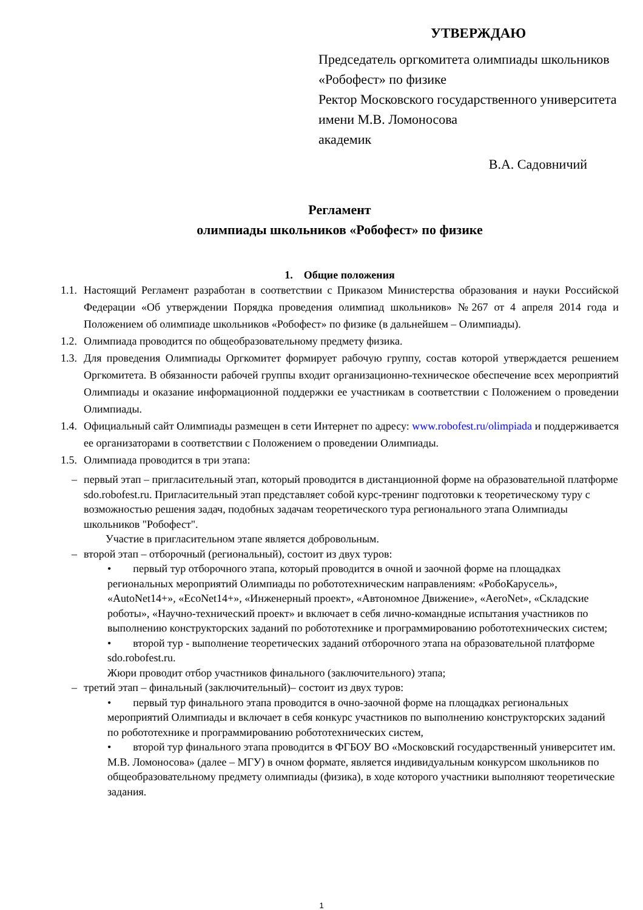УТВЕРЖДАЮ
Председатель оргкомитета олимпиады школьников «Робофест» по физике
Ректор Московского государственного университета имени М.В. Ломоносова
академик
В.А. Садовничий
Регламент
олимпиады школьников «Робофест» по физике
1. Общие положения
1.1. Настоящий Регламент разработан в соответствии с Приказом Министерства образования и науки Российской Федерации «Об утверждении Порядка проведения олимпиад школьников» №267 от 4 апреля 2014 года и Положением об олимпиаде школьников «Робофест» по физике (в дальнейшем – Олимпиады).
1.2. Олимпиада проводится по общеобразовательному предмету физика.
1.3. Для проведения Олимпиады Оргкомитет формирует рабочую группу, состав которой утверждается решением Оргкомитета. В обязанности рабочей группы входит организационно-техническое обеспечение всех мероприятий Олимпиады и оказание информационной поддержки ее участникам в соответствии с Положением о проведении Олимпиады.
1.4. Официальный сайт Олимпиады размещен в сети Интернет по адресу: www.robofest.ru/olimpiada и поддерживается ее организаторами в соответствии с Положением о проведении Олимпиады.
1.5. Олимпиада проводится в три этапа:
– первый этап – пригласительный этап, который проводится в дистанционной форме на образовательной платформе sdo.robofest.ru. Пригласительный этап представляет собой курс-тренинг подготовки к теоретическому туру с возможностью решения задач, подобных задачам теоретического тура регионального этапа Олимпиады школьников "Робофест".
Участие в пригласительном этапе является добровольным.
– второй этап – отборочный (региональный), состоит из двух туров:
• первый тур отборочного этапа, который проводится в очной и заочной форме на площадках региональных мероприятий Олимпиады по робототехническим направлениям: «РобоКарусель», «AutoNet14+», «EcoNet14+», «Инженерный проект», «Автономное Движение», «AeroNet», «Складские роботы», «Научно-технический проект» и включает в себя лично-командные испытания участников по выполнению конструкторских заданий по робототехнике и программированию робототехнических систем;
• второй тур - выполнение теоретических заданий отборочного этапа на образовательной платформе sdo.robofest.ru.
Жюри проводит отбор участников финального (заключительного) этапа;
– третий этап – финальный (заключительный)– состоит из двух туров:
• первый тур финального этапа проводится в очно-заочной форме на площадках региональных мероприятий Олимпиады и включает в себя конкурс участников по выполнению конструкторских заданий по робототехнике и программированию робототехнических систем,
• второй тур финального этапа проводится в ФГБОУ ВО «Московский государственный университет им. М.В. Ломоносова» (далее – МГУ) в очном формате, является индивидуальным конкурсом школьников по общеобразовательному предмету олимпиады (физика), в ходе которого участники выполняют теоретические задания.
1